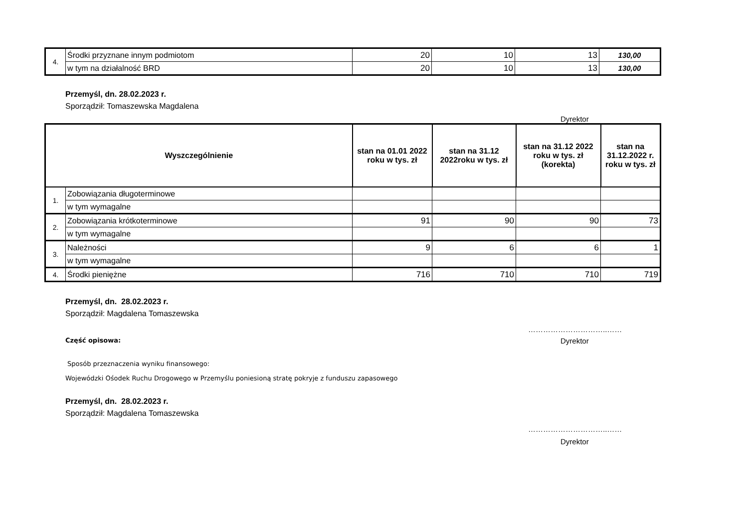| 4. | Środki przyznane innym podmiotom | 20 | 10 | 13 | 130,00 |
| | w tym na działalność BRD | 20 | 10 | 13 | 130,00 |
Przemyśl, dn. 28.02.2023 r.
Sporządził: Tomaszewska Magdalena
Dyrektor
| Wyszczególnienie | | stan na 01.01 2022 roku w tys. zł | stan na 31.12 2022roku w tys. zł | stan na 31.12 2022 roku w tys. zł (korekta) | stan na 31.12.2022 r. roku w tys. zł |
| --- | --- | --- | --- | --- | --- |
| 1. | Zobowiązania długoterminowe | | | | |
| | w tym wymagalne | | | | |
| 2. | Zobowiązania krótkoterminowe | 91 | 90 | 90 | 73 |
| | w tym wymagalne | | | | |
| 3. | Należności | 9 | 6 | 6 | 1 |
| | w tym wymagalne | | | | |
| 4. | Środki pieniężne | 716 | 710 | 710 | 719 |
Przemyśl, dn. 28.02.2023 r.
Sporządził: Magdalena Tomaszewska
…………………………..……
Część opisowa:
Dyrektor
Sposób przeznaczenia wyniku finansowego:
Wojewódzki Ośodek Ruchu Drogowego w Przemyślu poniesioną stratę pokryje z funduszu zapasowego
Przemyśl, dn. 28.02.2023 r.
Sporządził: Magdalena Tomaszewska
…………………………..……
Dyrektor